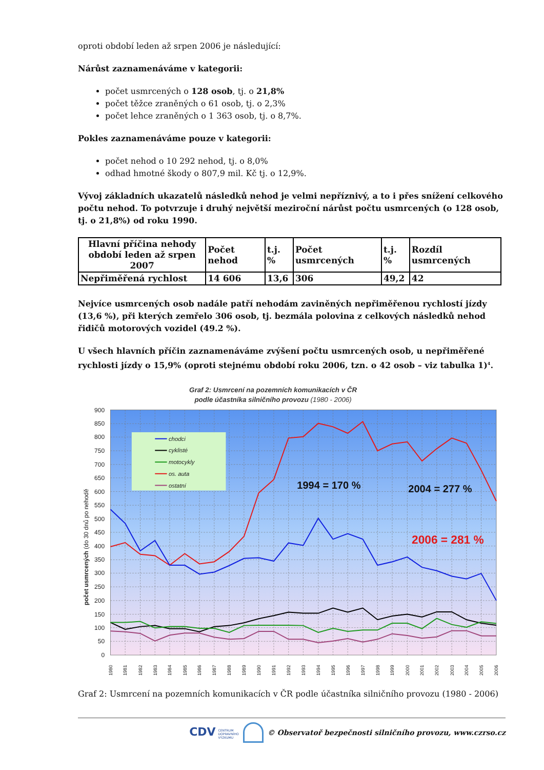oproti období leden až srpen 2006 je následující:
Nárůst zaznamenáváme v kategorii:
počet usmrcených o 128 osob, tj. o 21,8%
počet těžce zraněných o 61 osob, tj. o 2,3%
počet lehce zraněných o 1 363 osob, tj. o 8,7%.
Pokles zaznamenáváme pouze v kategorii:
počet nehod o 10 292 nehod, tj. o 8,0%
odhad hmotné škody o 807,9 mil. Kč tj. o 12,9%.
Vývoj základních ukazatelů následků nehod je velmi nepříznivý, a to i přes snížení celkového počtu nehod. To potvrzuje i druhý největší meziroční nárůst počtu usmrcených (o 128 osob, tj. o 21,8%) od roku 1990.
| Hlavní příčina nehody období leden až srpen 2007 | Počet nehod | t.j. % | Počet usmrcených | t.j. % | Rozdíl usmrcených |
| --- | --- | --- | --- | --- | --- |
| Nepřiměřená rychlost | 14 606 | 13,6 | 306 | 49,2 | 42 |
Nejvíce usmrcených osob nadále patří nehodám zaviněných nepřiměřenou rychlostí jízdy (13,6 %), při kterých zemřelo 306 osob, tj. bezmála polovina z celkových následků nehod řidičů motorových vozidel (49.2 %).
U všech hlavních příčin zaznamenáváme zvýšení počtu usmrcených osob, u nepřiměřené rychlosti jízdy o 15,9% (oproti stejnému období roku 2006, tzn. o 42 osob – viz tabulka 1)<sup>4</sup>.
Graf 2: Usmrcení na pozemních komunikacích v ČR
podle účastníka silničního provozu (1980 - 2006)
900
850
800
750
700
650
600
550
500
450
400
350
300
250
200
150
100
50
0
počet usmrcených (do 30 dnů po nehodě
1980
1981
1982
1983
1984
1985
1986
1987
1988
1989
1990
1991
1992
1993
1994
1995
1996
1997
1998
1999
2000
2001
2002
2003
2004
2005
2006
chodci
cyklisté
motocykly
os. auta
ostatní
1994 = 170 %
2004 = 277 %
2006 = 281 %
Graf 2: Usmrcení na pozemních komunikacích v ČR podle účastníka silničního provozu (1980 - 2006)
CDV CENTRUM
DOPRAVNÍHO
VÝZKUMU © Observatoř bezpečnosti silničního provozu, www.czrso.cz